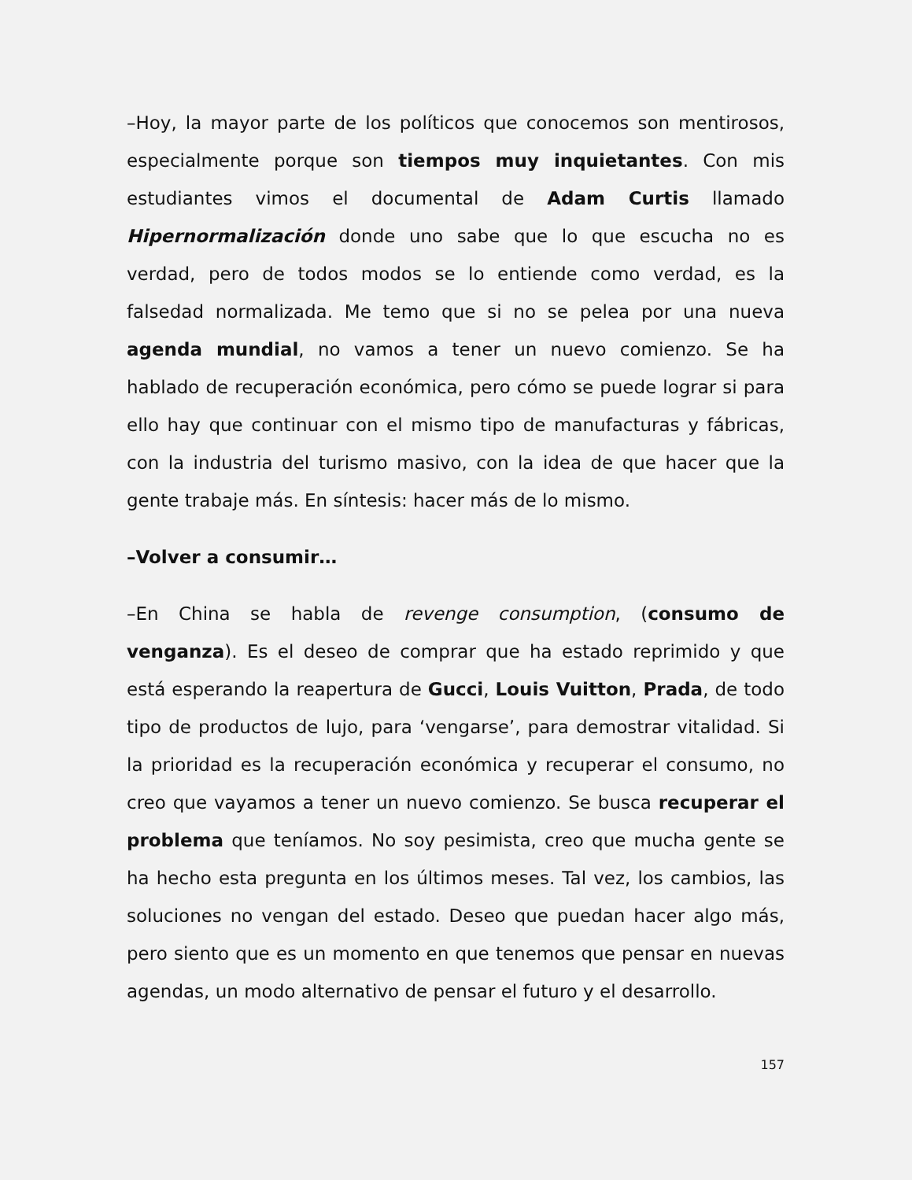–Hoy, la mayor parte de los políticos que conocemos son mentirosos, especialmente porque son tiempos muy inquietantes. Con mis estudiantes vimos el documental de Adam Curtis llamado Hipernormalización donde uno sabe que lo que escucha no es verdad, pero de todos modos se lo entiende como verdad, es la falsedad normalizada. Me temo que si no se pelea por una nueva agenda mundial, no vamos a tener un nuevo comienzo. Se ha hablado de recuperación económica, pero cómo se puede lograr si para ello hay que continuar con el mismo tipo de manufacturas y fábricas, con la industria del turismo masivo, con la idea de que hacer que la gente trabaje más. En síntesis: hacer más de lo mismo.
–Volver a consumir…
–En China se habla de revenge consumption, (consumo de venganza). Es el deseo de comprar que ha estado reprimido y que está esperando la reapertura de Gucci, Louis Vuitton, Prada, de todo tipo de productos de lujo, para ‘vengarse’, para demostrar vitalidad. Si la prioridad es la recuperación económica y recuperar el consumo, no creo que vayamos a tener un nuevo comienzo. Se busca recuperar el problema que teníamos. No soy pesimista, creo que mucha gente se ha hecho esta pregunta en los últimos meses. Tal vez, los cambios, las soluciones no vengan del estado. Deseo que puedan hacer algo más, pero siento que es un momento en que tenemos que pensar en nuevas agendas, un modo alternativo de pensar el futuro y el desarrollo.
157